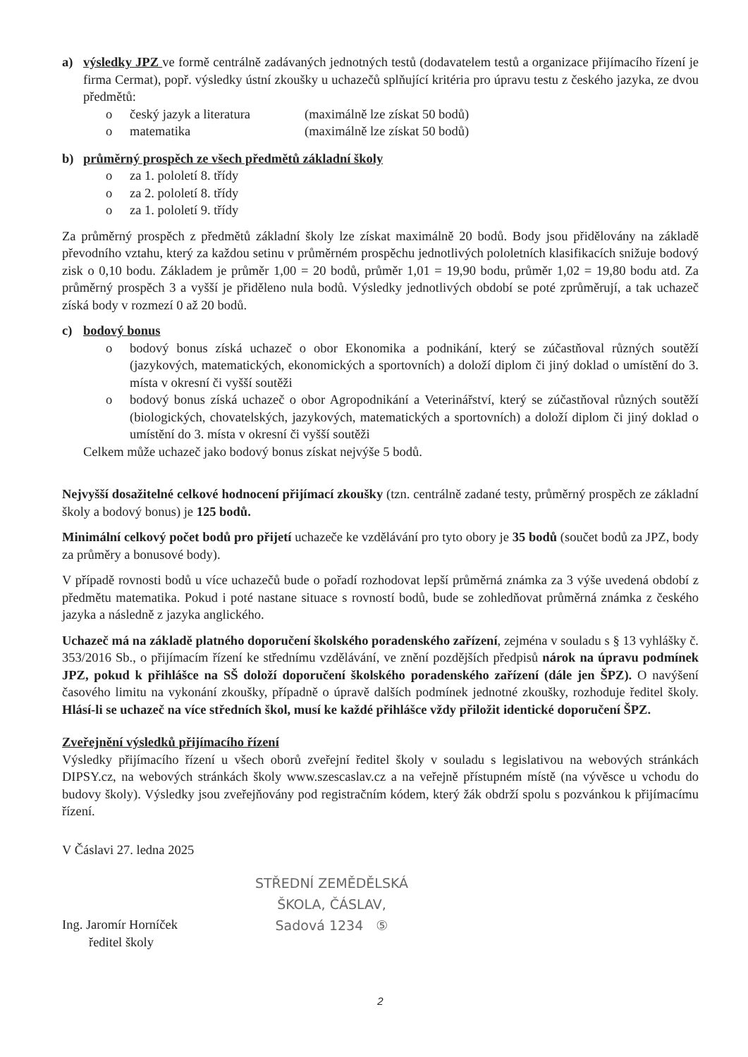a) výsledky JPZ ve formě centrálně zadávaných jednotných testů (dodavatelem testů a organizace přijímacího řízení je firma Cermat), popř. výsledky ústní zkoušky u uchazečů splňující kritéria pro úpravu testu z českého jazyka, ze dvou předmětů:
o český jazyk a literatura (maximálně lze získat 50 bodů)
o matematika (maximálně lze získat 50 bodů)
b) průměrný prospěch ze všech předmětů základní školy
o za 1. pololetí 8. třídy
o za 2. pololetí 8. třídy
o za 1. pololetí 9. třídy
Za průměrný prospěch z předmětů základní školy lze získat maximálně 20 bodů. Body jsou přidělovány na základě převodního vztahu, který za každou setinu v průměrném prospěchu jednotlivých pololetních klasifikacích snižuje bodový zisk o 0,10 bodu. Základem je průměr 1,00 = 20 bodů, průměr 1,01 = 19,90 bodu, průměr 1,02 = 19,80 bodu atd. Za průměrný prospěch 3 a vyšší je přiděleno nula bodů. Výsledky jednotlivých období se poté zprůměrují, a tak uchazeč získá body v rozmezí 0 až 20 bodů.
c) bodový bonus
o bodový bonus získá uchazeč o obor Ekonomika a podnikání, který se zúčastňoval různých soutěží (jazykových, matematických, ekonomických a sportovních) a doloží diplom či jiný doklad o umístění do 3. místa v okresní či vyšší soutěži
o bodový bonus získá uchazeč o obor Agropodnikání a Veterinářství, který se zúčastňoval různých soutěží (biologických, chovatelských, jazykových, matematických a sportovních) a doloží diplom či jiný doklad o umístění do 3. místa v okresní či vyšší soutěži
Celkem může uchazeč jako bodový bonus získat nejvýše 5 bodů.
Nejvyšší dosažitelné celkové hodnocení přijímací zkoušky (tzn. centrálně zadané testy, průměrný prospěch ze základní školy a bodový bonus) je 125 bodů.
Minimální celkový počet bodů pro přijetí uchazeče ke vzdělávání pro tyto obory je 35 bodů (součet bodů za JPZ, body za průměry a bonusové body).
V případě rovnosti bodů u více uchazečů bude o pořadí rozhodovat lepší průměrná známka za 3 výše uvedená období z předmětu matematika. Pokud i poté nastane situace s rovností bodů, bude se zohledňovat průměrná známka z českého jazyka a následně z jazyka anglického.
Uchazeč má na základě platného doporučení školského poradenského zařízení, zejména v souladu s § 13 vyhlášky č. 353/2016 Sb., o přijímacím řízení ke střednímu vzdělávání, ve znění pozdějších předpisů nárok na úpravu podmínek JPZ, pokud k přihlášce na SŠ doloží doporučení školského poradenského zařízení (dále jen ŠPZ). O navýšení časového limitu na vykonání zkoušky, případně o úpravě dalších podmínek jednotné zkoušky, rozhoduje ředitel školy. Hlásí-li se uchazeč na více středních škol, musí ke každé přihlášce vždy přiložit identické doporučení ŠPZ.
Zveřejnění výsledků přijímacího řízení
Výsledky přijímacího řízení u všech oborů zveřejní ředitel školy v souladu s legislativou na webových stránkách DIPSY.cz, na webových stránkách školy www.szescaslav.cz a na veřejně přístupném místě (na vývěsce u vchodu do budovy školy). Výsledky jsou zveřejňovány pod registračním kódem, který žák obdrží spolu s pozvánkou k přijímacímu řízení.
V Čáslavi 27. ledna 2025
Ing. Jaromír Horníček
ředitel školy
STŘEDNÍ ZEMĚDĚLSKÁ
ŠKOLA, ČÁSLAV,
Sadová 1234 ⑤
2